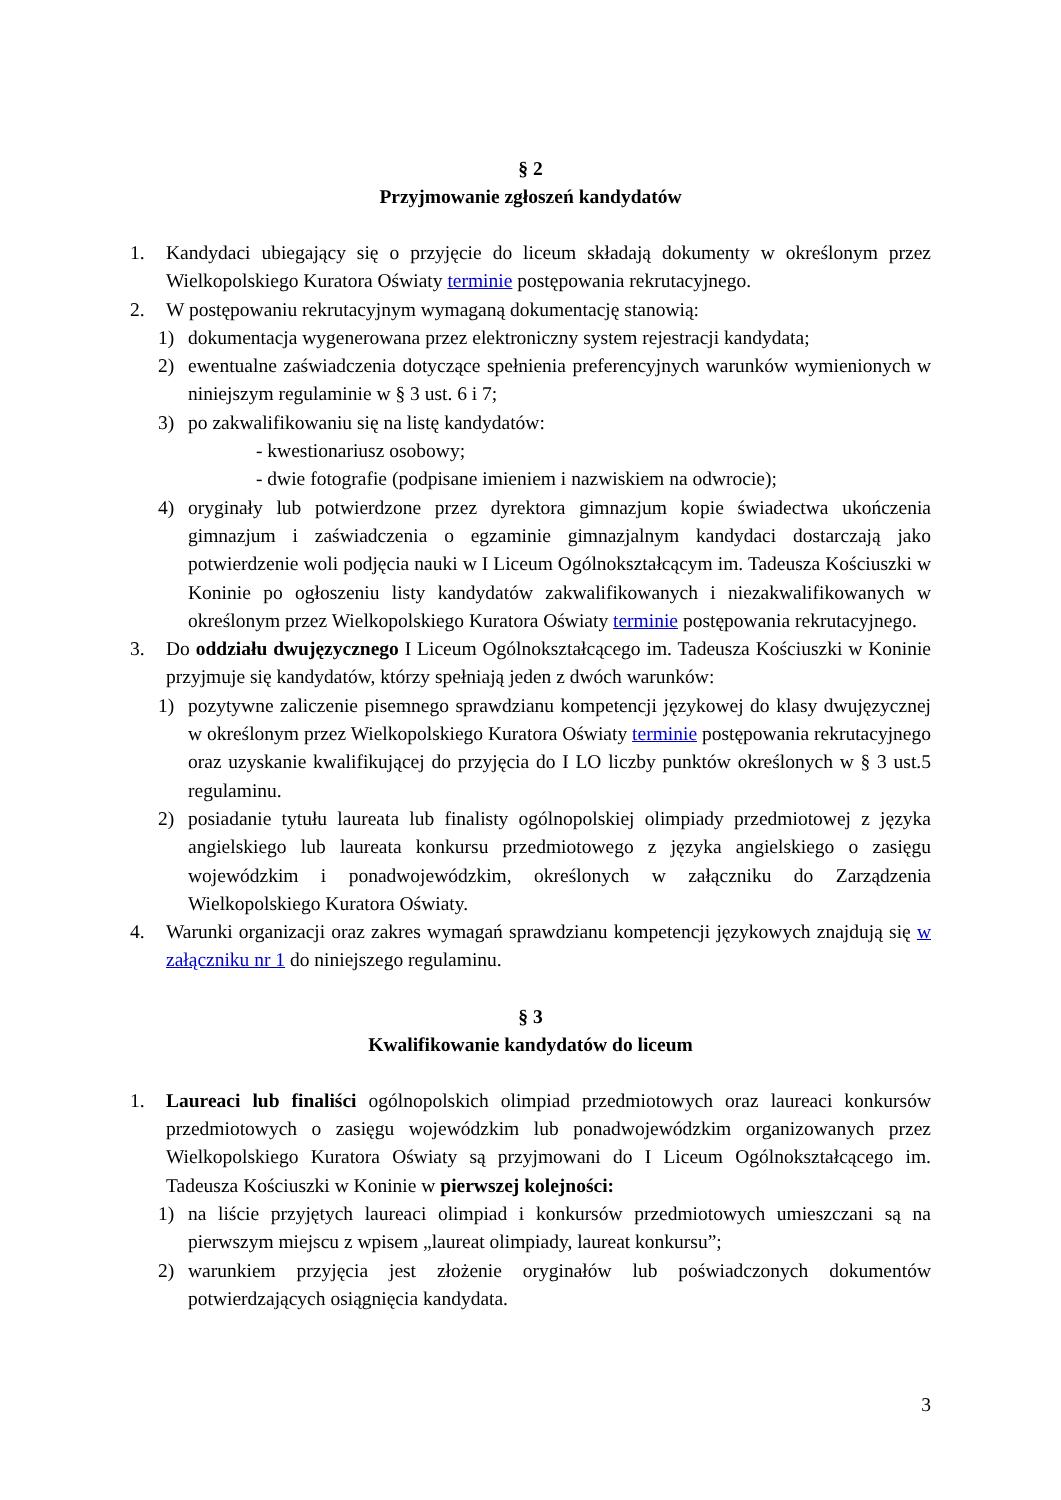§ 2
Przyjmowanie zgłoszeń kandydatów
1. Kandydaci ubiegający się o przyjęcie do liceum składają dokumenty w określonym przez Wielkopolskiego Kuratora Oświaty terminie postępowania rekrutacyjnego.
2. W postępowaniu rekrutacyjnym wymaganą dokumentację stanowią:
1) dokumentacja wygenerowana przez elektroniczny system rejestracji kandydata;
2) ewentualne zaświadczenia dotyczące spełnienia preferencyjnych warunków wymienionych w niniejszym regulaminie w § 3 ust. 6 i 7;
3) po zakwalifikowaniu się na listę kandydatów:
- kwestionariusz osobowy;
- dwie fotografie (podpisane imieniem i nazwiskiem na odwrocie);
4) oryginały lub potwierdzone przez dyrektora gimnazjum kopie świadectwa ukończenia gimnazjum i zaświadczenia o egzaminie gimnazjalnym kandydaci dostarczają jako potwierdzenie woli podjęcia nauki w I Liceum Ogólnokształcącym im. Tadeusza Kościuszki w Koninie po ogłoszeniu listy kandydatów zakwalifikowanych i niezakwalifikowanych w określonym przez Wielkopolskiego Kuratora Oświaty terminie postępowania rekrutacyjnego.
3. Do oddziału dwujęzycznego I Liceum Ogólnokształcącego im. Tadeusza Kościuszki w Koninie przyjmuje się kandydatów, którzy spełniają jeden z dwóch warunków:
1) pozytywne zaliczenie pisemnego sprawdzianu kompetencji językowej do klasy dwujęzycznej w określonym przez Wielkopolskiego Kuratora Oświaty terminie postępowania rekrutacyjnego oraz uzyskanie kwalifikującej do przyjęcia do I LO liczby punktów określonych w § 3 ust.5 regulaminu.
2) posiadanie tytułu laureata lub finalisty ogólnopolskiej olimpiady przedmiotowej z języka angielskiego lub laureata konkursu przedmiotowego z języka angielskiego o zasięgu wojewódzkim i ponadwojewódzkim, określonych w załączniku do Zarządzenia Wielkopolskiego Kuratora Oświaty.
4. Warunki organizacji oraz zakres wymagań sprawdzianu kompetencji językowych znajdują się w załączniku nr 1 do niniejszego regulaminu.
§ 3
Kwalifikowanie kandydatów do liceum
1. Laureaci lub finaliści ogólnopolskich olimpiad przedmiotowych oraz laureaci konkursów przedmiotowych o zasięgu wojewódzkim lub ponadwojewódzkim organizowanych przez Wielkopolskiego Kuratora Oświaty są przyjmowani do I Liceum Ogólnokształcącego im. Tadeusza Kościuszki w Koninie w pierwszej kolejności:
1) na liście przyjętych laureaci olimpiad i konkursów przedmiotowych umieszczani są na pierwszym miejscu z wpisem „laureat olimpiady, laureat konkursu”;
2) warunkiem przyjęcia jest złożenie oryginałów lub poświadczonych dokumentów potwierdzających osiągnięcia kandydata.
3